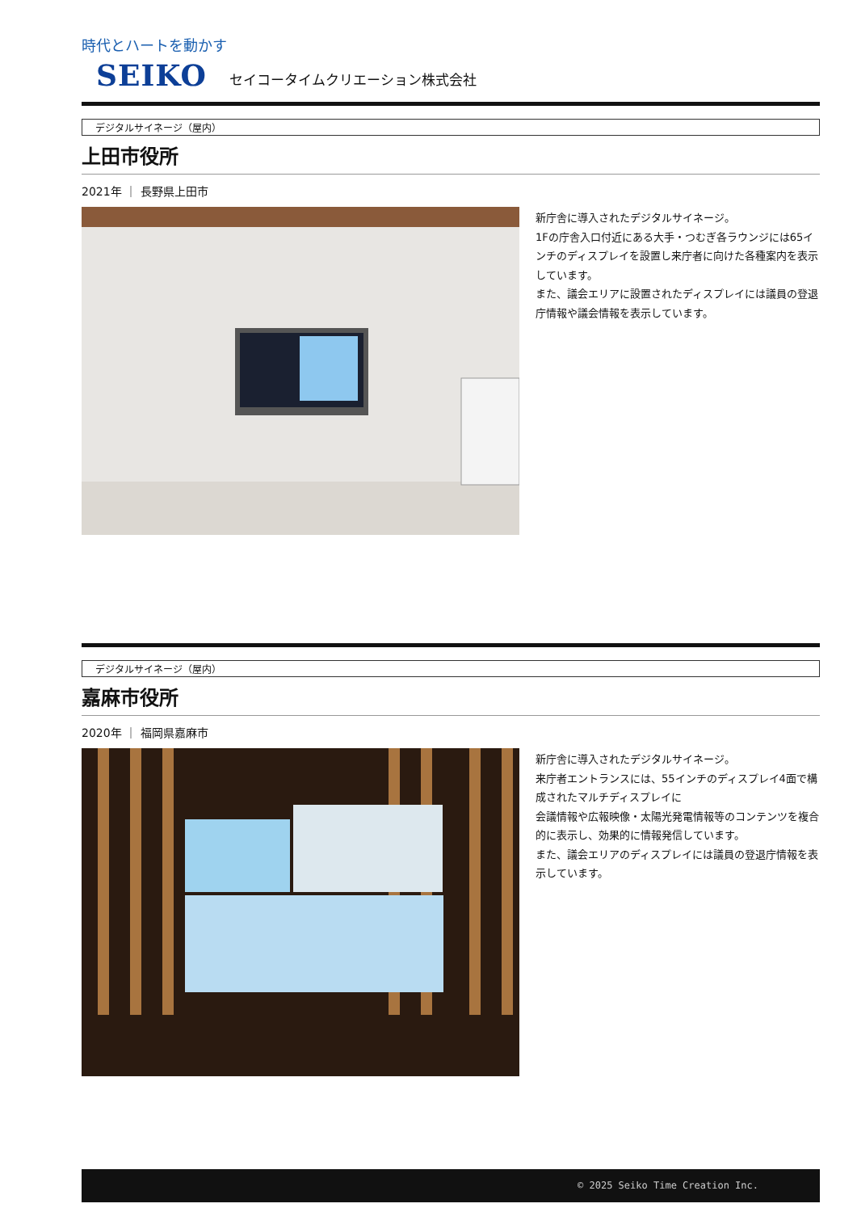時代とハートを動かす
SEIKO セイコータイムクリエーション株式会社
デジタルサイネージ（屋内）
上田市役所
2021年 ｜ 長野県上田市
新庁舎に導入されたデジタルサイネージ。
1Fの庁舎入口付近にある大手・つむぎ各ラウンジには65インチのディスプレイを設置し来庁者に向けた各種案内を表示しています。
また、議会エリアに設置されたディスプレイには議員の登退庁情報や議会情報を表示しています。
デジタルサイネージ（屋内）
嘉麻市役所
2020年 ｜ 福岡県嘉麻市
新庁舎に導入されたデジタルサイネージ。
来庁者エントランスには、55インチのディスプレイ4面で構成されたマルチディスプレイに
会議情報や広報映像・太陽光発電情報等のコンテンツを複合的に表示し、効果的に情報発信しています。
また、議会エリアのディスプレイには議員の登退庁情報を表示しています。
© 2025 Seiko Time Creation Inc.